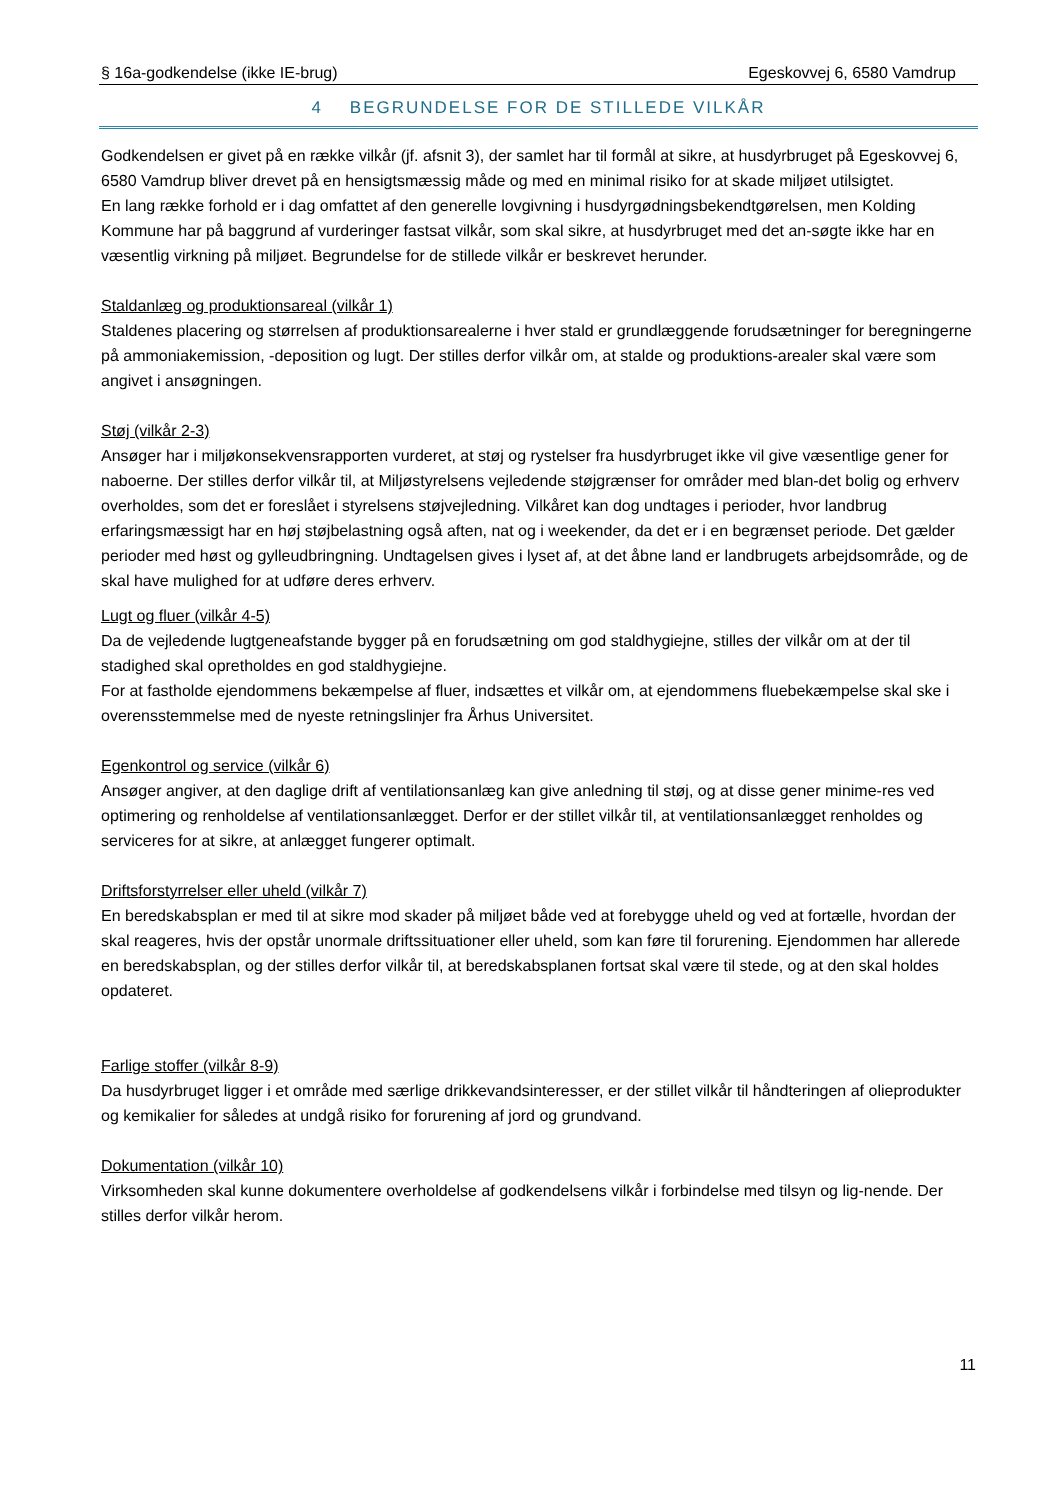§ 16a-godkendelse (ikke IE-brug) Egeskovvej 6, 6580 Vamdrup
4 BEGRUNDELSE FOR DE STILLEDE VILKÅR
Godkendelsen er givet på en række vilkår (jf. afsnit 3), der samlet har til formål at sikre, at husdyrbruget på Egeskovvej 6, 6580 Vamdrup bliver drevet på en hensigtsmæssig måde og med en minimal risiko for at skade miljøet utilsigtet.
En lang række forhold er i dag omfattet af den generelle lovgivning i husdyrgødningsbekendtgørelsen, men Kolding Kommune har på baggrund af vurderinger fastsat vilkår, som skal sikre, at husdyrbruget med det an-søgte ikke har en væsentlig virkning på miljøet. Begrundelse for de stillede vilkår er beskrevet herunder.
Staldanlæg og produktionsareal (vilkår 1)
Staldenes placering og størrelsen af produktionsarealerne i hver stald er grundlæggende forudsætninger for beregningerne på ammoniakemission, -deposition og lugt. Der stilles derfor vilkår om, at stalde og produktions-arealer skal være som angivet i ansøgningen.
Støj (vilkår 2-3)
Ansøger har i miljøkonsekvensrapporten vurderet, at støj og rystelser fra husdyrbruget ikke vil give væsentlige gener for naboerne. Der stilles derfor vilkår til, at Miljøstyrelsens vejledende støjgrænser for områder med blan-det bolig og erhverv overholdes, som det er foreslået i styrelsens støjvejledning. Vilkåret kan dog undtages i perioder, hvor landbrug erfaringsmæssigt har en høj støjbelastning også aften, nat og i weekender, da det er i en begrænset periode. Det gælder perioder med høst og gylleudbringning. Undtagelsen gives i lyset af, at det åbne land er landbrugets arbejdsområde, og de skal have mulighed for at udføre deres erhverv.
Lugt og fluer (vilkår 4-5)
Da de vejledende lugtgeneafstande bygger på en forudsætning om god staldhygiejne, stilles der vilkår om at der til stadighed skal opretholdes en god staldhygiejne.
For at fastholde ejendommens bekæmpelse af fluer, indsættes et vilkår om, at ejendommens fluebekæmpelse skal ske i overensstemmelse med de nyeste retningslinjer fra Århus Universitet.
Egenkontrol og service (vilkår 6)
Ansøger angiver, at den daglige drift af ventilationsanlæg kan give anledning til støj, og at disse gener minime-res ved optimering og renholdelse af ventilationsanlægget. Derfor er der stillet vilkår til, at ventilationsanlægget renholdes og serviceres for at sikre, at anlægget fungerer optimalt.
Driftsforstyrrelser eller uheld (vilkår 7)
En beredskabsplan er med til at sikre mod skader på miljøet både ved at forebygge uheld og ved at fortælle, hvordan der skal reageres, hvis der opstår unormale driftssituationer eller uheld, som kan føre til forurening. Ejendommen har allerede en beredskabsplan, og der stilles derfor vilkår til, at beredskabsplanen fortsat skal være til stede, og at den skal holdes opdateret.
Farlige stoffer (vilkår 8-9)
Da husdyrbruget ligger i et område med særlige drikkevandsinteresser, er der stillet vilkår til håndteringen af olieprodukter og kemikalier for således at undgå risiko for forurening af jord og grundvand.
Dokumentation (vilkår 10)
Virksomheden skal kunne dokumentere overholdelse af godkendelsens vilkår i forbindelse med tilsyn og lig-nende. Der stilles derfor vilkår herom.
11